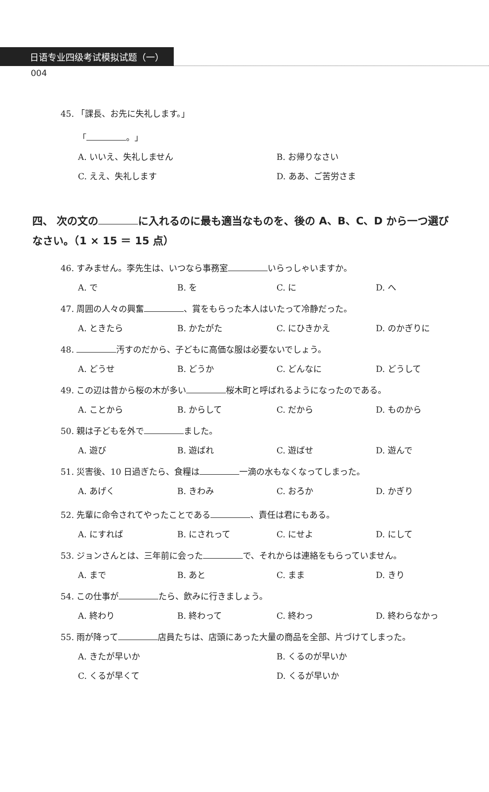日语专业四级考试模拟试题（一）
004
45. 「課長、お先に失礼します。」
「 。」
A. いいえ、失礼しません B. お帰りなさい
C. ええ、失礼します D. ああ、ご苦労さま
四、 次の文の に入れるのに最も適当なものを、後の A、B、C、D から一つ選びなさい。（1 × 15 ＝ 15 点）
46. すみません。李先生は、いつなら事務室 いらっしゃいますか。
A. で B. を C. に D. へ
47. 周囲の人々の興奮 、賞をもらった本人はいたって冷静だった。
A. ときたら B. かたがた C. にひきかえ D. のかぎりに
48. 汚すのだから、子どもに高価な服は必要ないでしょう。
A. どうせ B. どうか C. どんなに D. どうして
49. この辺は昔から桜の木が多い 桜木町と呼ばれるようになったのである。
A. ことから B. からして C. だから D. ものから
50. 親は子どもを外で ました。
A. 遊び B. 遊ばれ C. 遊ばせ D. 遊んで
51. 災害後、10 日過ぎたら、食糧は 一滴の水もなくなってしまった。
A. あげく B. きわみ C. おろか D. かぎり
52. 先輩に命令されてやったことである 、責任は君にもある。
A. にすれば B. にされって C. にせよ D. にして
53. ジョンさんとは、三年前に会った で、それからは連絡をもらっていません。
A. まで B. あと C. まま D. きり
54. この仕事が たら、飲みに行きましょう。
A. 終わり B. 終わって C. 終わっ D. 終わらなかっ
55. 雨が降って 店員たちは、店頭にあった大量の商品を全部、片づけてしまった。
A. きたが早いか B. くるのが早いか
C. くるが早くて D. くるが早いか